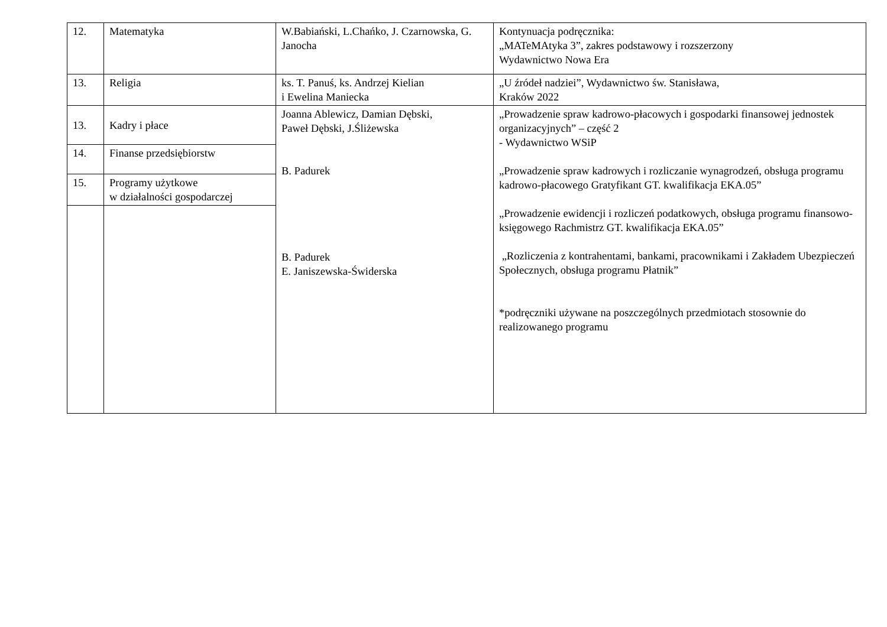| 12. | Matematyka | W.Babiański, L.Chańko, J. Czarnowska, G. Janocha | Kontynuacja podręcznika: „MATeMAtyka 3”, zakres podstawowy i rozszerzony Wydawnictwo Nowa Era |
| 13. | Religia | ks. T. Panuś, ks. Andrzej Kielian i Ewelina Maniecka | „U źródeł nadziei”, Wydawnictwo św. Stanisława, Kraków 2022 |
| 13. | Kadry i płace | Joanna Ablewicz, Damian Dębski, Paweł Dębski, J.Śliżewska B. Padurek B. Padurek E. Janiszewska-Świderska | „Prowadzenie spraw kadrowo-płacowych i gospodarki finansowej jednostek organizacyjnych” – część 2 - Wydawnictwo WSiP „Prowadzenie spraw kadrowych i rozliczanie wynagrodzeń, obsługa programu kadrowo-płacowego Gratyfikant GT. kwalifikacja EKA.05” „Prowadzenie ewidencji i rozliczeń podatkowych, obsługa programu finansowo-księgowego Rachmistrz GT. kwalifikacja EKA.05” „Rozliczenia z kontrahentami, bankami, pracownikami i Zakładem Ubezpieczeń Społecznych, obsługa programu Płatnik” *podręczniki używane na poszczególnych przedmiotach stosownie do realizowanego programu |
| 14. | Finanse przedsiębiorstw | | |
| 15. | Programy użytkowe w działalności gospodarczej | | |